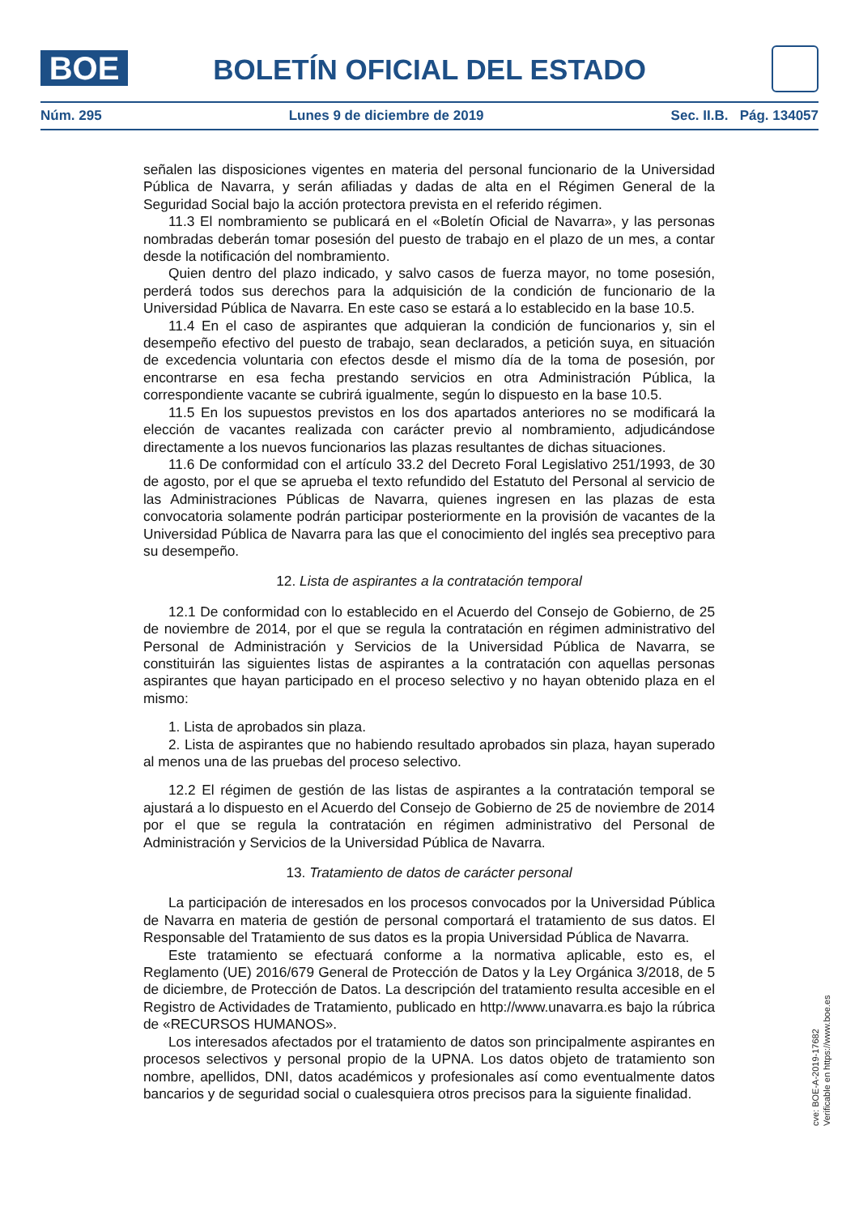BOE
BOLETÍN OFICIAL DEL ESTADO
Núm. 295 Lunes 9 de diciembre de 2019 Sec. II.B. Pág. 134057
señalen las disposiciones vigentes en materia del personal funcionario de la Universidad Pública de Navarra, y serán afiliadas y dadas de alta en el Régimen General de la Seguridad Social bajo la acción protectora prevista en el referido régimen.
11.3 El nombramiento se publicará en el «Boletín Oficial de Navarra», y las personas nombradas deberán tomar posesión del puesto de trabajo en el plazo de un mes, a contar desde la notificación del nombramiento.
Quien dentro del plazo indicado, y salvo casos de fuerza mayor, no tome posesión, perderá todos sus derechos para la adquisición de la condición de funcionario de la Universidad Pública de Navarra. En este caso se estará a lo establecido en la base 10.5.
11.4 En el caso de aspirantes que adquieran la condición de funcionarios y, sin el desempeño efectivo del puesto de trabajo, sean declarados, a petición suya, en situación de excedencia voluntaria con efectos desde el mismo día de la toma de posesión, por encontrarse en esa fecha prestando servicios en otra Administración Pública, la correspondiente vacante se cubrirá igualmente, según lo dispuesto en la base 10.5.
11.5 En los supuestos previstos en los dos apartados anteriores no se modificará la elección de vacantes realizada con carácter previo al nombramiento, adjudicándose directamente a los nuevos funcionarios las plazas resultantes de dichas situaciones.
11.6 De conformidad con el artículo 33.2 del Decreto Foral Legislativo 251/1993, de 30 de agosto, por el que se aprueba el texto refundido del Estatuto del Personal al servicio de las Administraciones Públicas de Navarra, quienes ingresen en las plazas de esta convocatoria solamente podrán participar posteriormente en la provisión de vacantes de la Universidad Pública de Navarra para las que el conocimiento del inglés sea preceptivo para su desempeño.
12. Lista de aspirantes a la contratación temporal
12.1 De conformidad con lo establecido en el Acuerdo del Consejo de Gobierno, de 25 de noviembre de 2014, por el que se regula la contratación en régimen administrativo del Personal de Administración y Servicios de la Universidad Pública de Navarra, se constituirán las siguientes listas de aspirantes a la contratación con aquellas personas aspirantes que hayan participado en el proceso selectivo y no hayan obtenido plaza en el mismo:
1. Lista de aprobados sin plaza.
2. Lista de aspirantes que no habiendo resultado aprobados sin plaza, hayan superado al menos una de las pruebas del proceso selectivo.
12.2 El régimen de gestión de las listas de aspirantes a la contratación temporal se ajustará a lo dispuesto en el Acuerdo del Consejo de Gobierno de 25 de noviembre de 2014 por el que se regula la contratación en régimen administrativo del Personal de Administración y Servicios de la Universidad Pública de Navarra.
13. Tratamiento de datos de carácter personal
La participación de interesados en los procesos convocados por la Universidad Pública de Navarra en materia de gestión de personal comportará el tratamiento de sus datos. El Responsable del Tratamiento de sus datos es la propia Universidad Pública de Navarra.
Este tratamiento se efectuará conforme a la normativa aplicable, esto es, el Reglamento (UE) 2016/679 General de Protección de Datos y la Ley Orgánica 3/2018, de 5 de diciembre, de Protección de Datos. La descripción del tratamiento resulta accesible en el Registro de Actividades de Tratamiento, publicado en http://www.unavarra.es bajo la rúbrica de «RECURSOS HUMANOS».
Los interesados afectados por el tratamiento de datos son principalmente aspirantes en procesos selectivos y personal propio de la UPNA. Los datos objeto de tratamiento son nombre, apellidos, DNI, datos académicos y profesionales así como eventualmente datos bancarios y de seguridad social o cualesquiera otros precisos para la siguiente finalidad.
cve: BOE-A-2019-17682
Verificable en https://www.boe.es